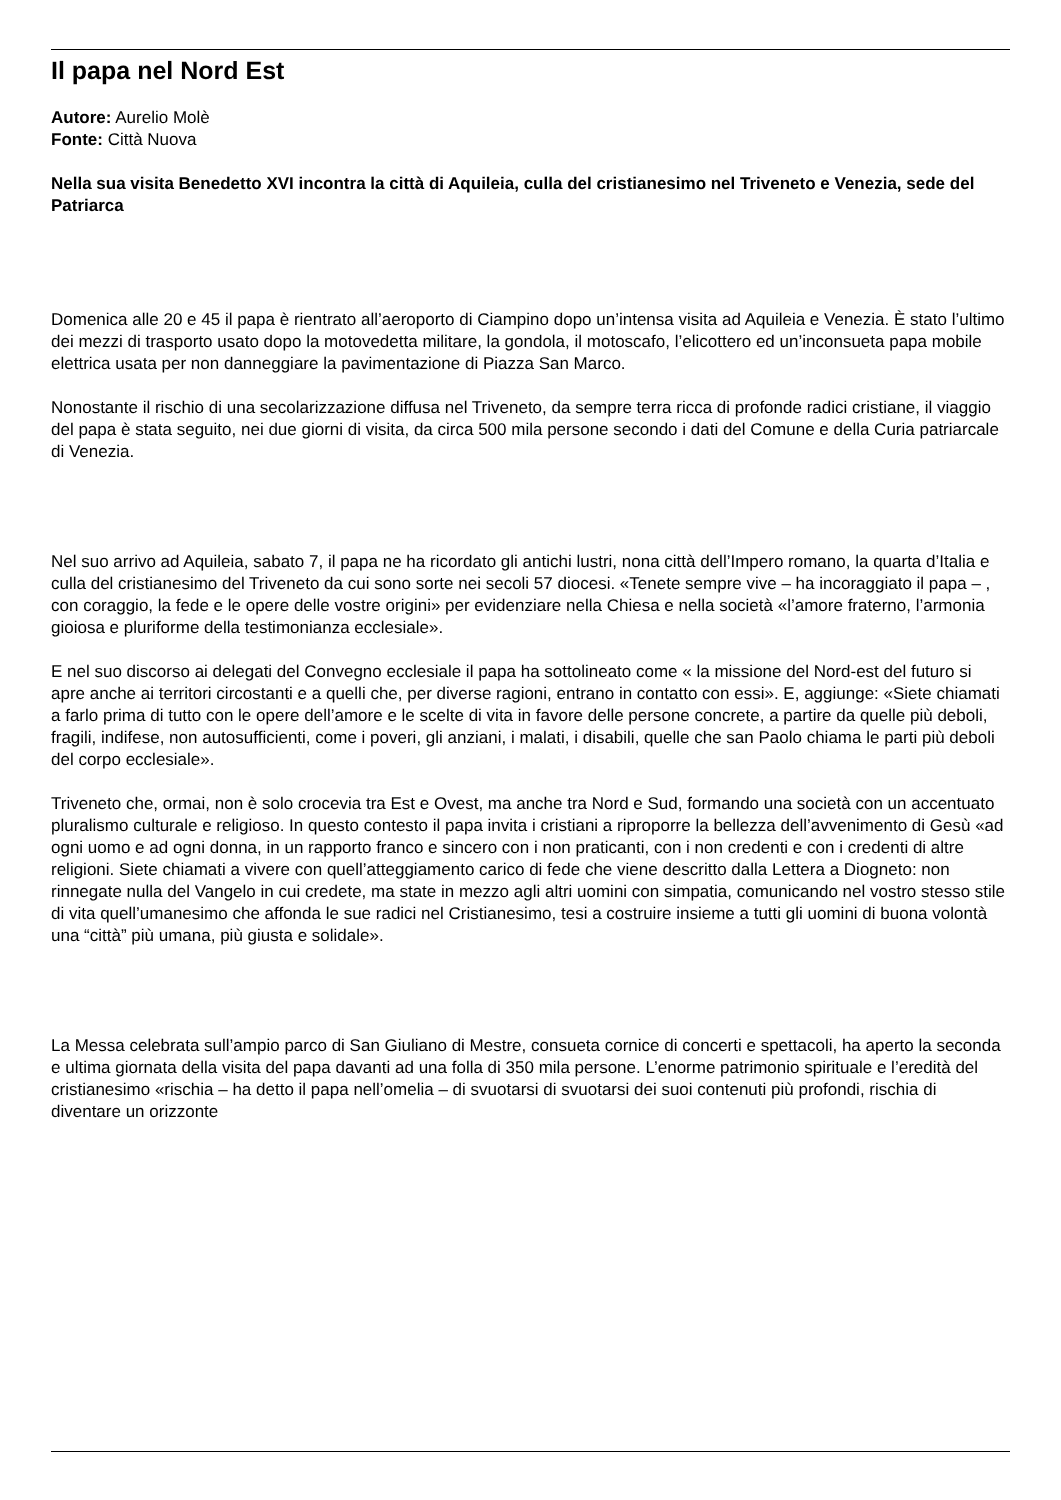Il papa nel Nord Est
Autore: Aurelio Molè
Fonte: Città Nuova
Nella sua visita Benedetto XVI incontra la città di Aquileia, culla del cristianesimo nel Triveneto e Venezia, sede del Patriarca
Domenica alle 20 e 45 il papa è rientrato all’aeroporto di Ciampino dopo un’intensa visita ad Aquileia e Venezia. È stato l’ultimo dei mezzi di trasporto usato dopo la motovedetta militare, la gondola, il motoscafo, l’elicottero ed un’inconsueta papa mobile elettrica usata per non danneggiare la pavimentazione di Piazza San Marco.
Nonostante il rischio di una secolarizzazione diffusa nel Triveneto, da sempre terra ricca di profonde radici cristiane, il viaggio del papa è stata seguito, nei due giorni di visita, da circa 500 mila persone secondo i dati del Comune e della Curia patriarcale di Venezia.
Nel suo arrivo ad Aquileia, sabato 7, il papa ne ha ricordato gli antichi lustri, nona città dell’Impero romano, la quarta d’Italia e culla del cristianesimo del Triveneto da cui sono sorte nei secoli 57 diocesi. «Tenete sempre vive – ha incoraggiato il papa – , con coraggio, la fede e le opere delle vostre origini» per evidenziare nella Chiesa e nella società «l’amore fraterno, l’armonia gioiosa e pluriforme della testimonianza ecclesiale».
E nel suo discorso ai delegati del Convegno ecclesiale il papa ha sottolineato come « la missione del Nord-est del futuro si apre anche ai territori circostanti e a quelli che, per diverse ragioni, entrano in contatto con essi». E, aggiunge: «Siete chiamati a farlo prima di tutto con le opere dell’amore e le scelte di vita in favore delle persone concrete, a partire da quelle più deboli, fragili, indifese, non autosufficienti, come i poveri, gli anziani, i malati, i disabili, quelle che san Paolo chiama le parti più deboli del corpo ecclesiale».
Triveneto che, ormai, non è solo crocevia tra Est e Ovest, ma anche tra Nord e Sud, formando una società con un accentuato pluralismo culturale e religioso. In questo contesto il papa invita i cristiani a riproporre la bellezza dell’avvenimento di Gesù «ad ogni uomo e ad ogni donna, in un rapporto franco e sincero con i non praticanti, con i non credenti e con i credenti di altre religioni. Siete chiamati a vivere con quell’atteggiamento carico di fede che viene descritto dalla Lettera a Diogneto: non rinnegate nulla del Vangelo in cui credete, ma state in mezzo agli altri uomini con simpatia, comunicando nel vostro stesso stile di vita quell’umanesimo che affonda le sue radici nel Cristianesimo, tesi a costruire insieme a tutti gli uomini di buona volontà una “città” più umana, più giusta e solidale».
La Messa celebrata sull’ampio parco di San Giuliano di Mestre, consueta cornice di concerti e spettacoli, ha aperto la seconda e ultima giornata della visita del papa davanti ad una folla di 350 mila persone. L’enorme patrimonio spirituale e l’eredità del cristianesimo «rischia – ha detto il papa nell’omelia – di svuotarsi di svuotarsi dei suoi contenuti più profondi, rischia di diventare un orizzonte